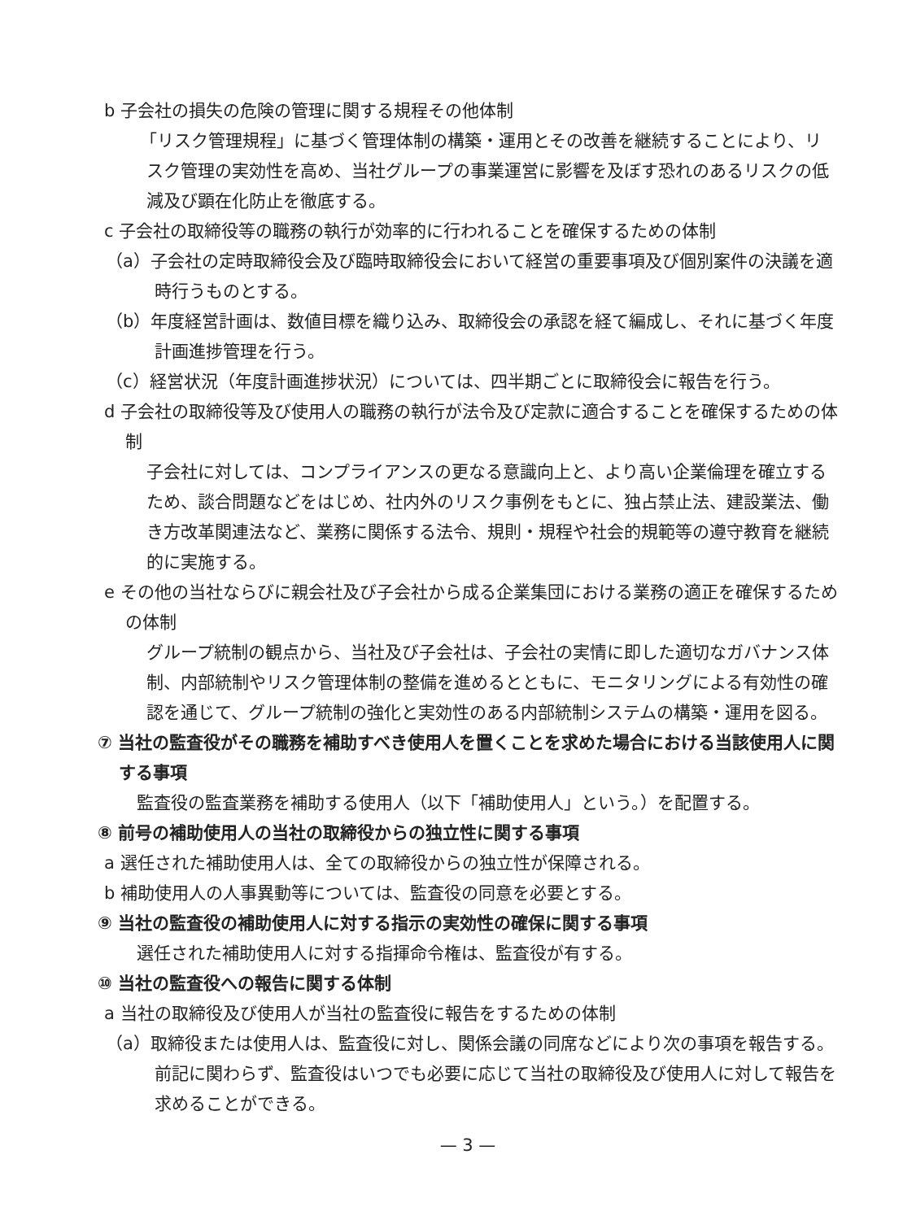b 子会社の損失の危険の管理に関する規程その他体制
「リスク管理規程」に基づく管理体制の構築・運用とその改善を継続することにより、リスク管理の実効性を高め、当社グループの事業運営に影響を及ぼす恐れのあるリスクの低減及び顕在化防止を徹底する。
c 子会社の取締役等の職務の執行が効率的に行われることを確保するための体制
（a）子会社の定時取締役会及び臨時取締役会において経営の重要事項及び個別案件の決議を適時行うものとする。
（b）年度経営計画は、数値目標を織り込み、取締役会の承認を経て編成し、それに基づく年度計画進捗管理を行う。
（c）経営状況（年度計画進捗状況）については、四半期ごとに取締役会に報告を行う。
d 子会社の取締役等及び使用人の職務の執行が法令及び定款に適合することを確保するための体制
子会社に対しては、コンプライアンスの更なる意識向上と、より高い企業倫理を確立するため、談合問題などをはじめ、社内外のリスク事例をもとに、独占禁止法、建設業法、働き方改革関連法など、業務に関係する法令、規則・規程や社会的規範等の遵守教育を継続的に実施する。
e その他の当社ならびに親会社及び子会社から成る企業集団における業務の適正を確保するための体制
グループ統制の観点から、当社及び子会社は、子会社の実情に即した適切なガバナンス体制、内部統制やリスク管理体制の整備を進めるとともに、モニタリングによる有効性の確認を通じて、グループ統制の強化と実効性のある内部統制システムの構築・運用を図る。
⑦ 当社の監査役がその職務を補助すべき使用人を置くことを求めた場合における当該使用人に関する事項
監査役の監査業務を補助する使用人（以下「補助使用人」という。）を配置する。
⑧ 前号の補助使用人の当社の取締役からの独立性に関する事項
a 選任された補助使用人は、全ての取締役からの独立性が保障される。
b 補助使用人の人事異動等については、監査役の同意を必要とする。
⑨ 当社の監査役の補助使用人に対する指示の実効性の確保に関する事項
選任された補助使用人に対する指揮命令権は、監査役が有する。
⑩ 当社の監査役への報告に関する体制
a 当社の取締役及び使用人が当社の監査役に報告をするための体制
（a）取締役または使用人は、監査役に対し、関係会議の同席などにより次の事項を報告する。前記に関わらず、監査役はいつでも必要に応じて当社の取締役及び使用人に対して報告を求めることができる。
— 3 —